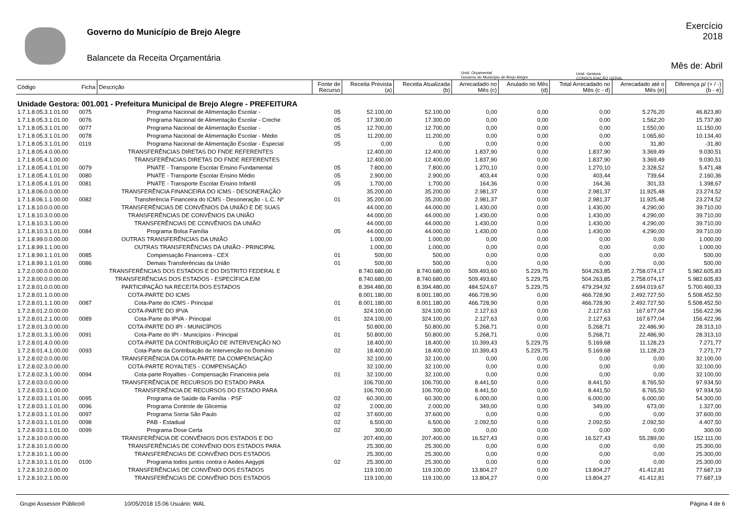Governo do Município de Brejo Alegre
Balancete da Receita Orçamentária
Exercício
2018
Mês de: Abril
Unid. Orçamental
Governo do Município de Brejo Alegre
Unid. Gestora
CONSOLIDAÇÃO GERAL
| Código | Ficha | Descrição | Fonte de Recurso | Receita Prevista (a) | Receita Atualizada (b) | Arrecadado no Mês (c) | Anulado no Mês (d) | Total Arrecadado no Mês (c - d) | Arrecadado até o Mês (e) | Diferença p/ (+ / -) (b - e) |
| --- | --- | --- | --- | --- | --- | --- | --- | --- | --- | --- |
| Unidade Gestora: 001.001 - Prefeitura Municipal de Brejo Alegre - PREFEITURA | | | | | | | | | | |
| 1.7.1.8.05.3.1.01.00 | 0075 | Programa Nacional de Alimentação Escolar - | 05 | 52.100,00 | 52.100,00 | 0,00 | 0,00 | 0,00 | 5.276,20 | 46.823,80 |
| 1.7.1.8.05.3.1.01.00 | 0076 | Programa Nacional de Alimentação Escolar - Creche | 05 | 17.300,00 | 17.300,00 | 0,00 | 0,00 | 0,00 | 1.562,20 | 15.737,80 |
| 1.7.1.8.05.3.1.01.00 | 0077 | Programa Nacional de Alimentação Escolar - | 05 | 12.700,00 | 12.700,00 | 0,00 | 0,00 | 0,00 | 1.550,00 | 11.150,00 |
| 1.7.1.8.05.3.1.01.00 | 0078 | Programa Nacional de Alimentação Escolar - Médio | 05 | 11.200,00 | 11.200,00 | 0,00 | 0,00 | 0,00 | 1.065,60 | 10.134,40 |
| 1.7.1.8.05.3.1.01.00 | 0119 | Programa Nacional de Alimentação Escolar - Especial | 05 | 0,00 | 0,00 | 0,00 | 0,00 | 0,00 | 31,80 | -31,80 |
| 1.7.1.8.05.4.0.00.00 | | TRANSFERÊNCIAS DIRETAS DO FNDE REFERENTES | | 12.400,00 | 12.400,00 | 1.837,90 | 0,00 | 1.837,90 | 3.369,49 | 9.030,51 |
| 1.7.1.8.05.4.1.00.00 | | TRANSFERÊNCIAS DIRETAS DO FNDE REFERENTES | | 12.400,00 | 12.400,00 | 1.837,90 | 0,00 | 1.837,90 | 3.369,49 | 9.030,51 |
| 1.7.1.8.05.4.1.01.00 | 0079 | PNATE - Transporte Escolar Ensino Fundamental | 05 | 7.800,00 | 7.800,00 | 1.270,10 | 0,00 | 1.270,10 | 2.328,52 | 5.471,48 |
| 1.7.1.8.05.4.1.01.00 | 0080 | PNATE - Transporte Escolar Ensino Médio | 05 | 2.900,00 | 2.900,00 | 403,44 | 0,00 | 403,44 | 739,64 | 2.160,36 |
| 1.7.1.8.05.4.1.01.00 | 0081 | PNATE - Transporte Escolar Ensino Infantil | 05 | 1.700,00 | 1.700,00 | 164,36 | 0,00 | 164,36 | 301,33 | 1.398,67 |
| 1.7.1.8.06.0.0.00.00 | | TRANSFERÊNCIA FINANCEIRA DO ICMS - DESONERAÇÃO | | 35.200,00 | 35.200,00 | 2.981,37 | 0,00 | 2.981,37 | 11.925,48 | 23.274,52 |
| 1.7.1.8.06.1.1.00.00 | 0082 | Transferência Financeira do ICMS - Desoneração - L.C. Nº | 01 | 35.200,00 | 35.200,00 | 2.981,37 | 0,00 | 2.981,37 | 11.925,48 | 23.274,52 |
| 1.7.1.8.10.0.0.00.00 | | TRANSFERÊNCIAS DE CONVÊNIOS DA UNIÃO E DE SUAS | | 44.000,00 | 44.000,00 | 1.430,00 | 0,00 | 1.430,00 | 4.290,00 | 39.710,00 |
| 1.7.1.8.10.3.0.00.00 | | TRANSFERÊNCIAS DE CONVÊNIOS DA UNIÃO | | 44.000,00 | 44.000,00 | 1.430,00 | 0,00 | 1.430,00 | 4.290,00 | 39.710,00 |
| 1.7.1.8.10.3.1.00.00 | | TRANSFERÊNCIAS DE CONVÊNIOS DA UNIÃO | | 44.000,00 | 44.000,00 | 1.430,00 | 0,00 | 1.430,00 | 4.290,00 | 39.710,00 |
| 1.7.1.8.10.3.1.01.00 | 0084 | Programa Bolsa Família | 05 | 44.000,00 | 44.000,00 | 1.430,00 | 0,00 | 1.430,00 | 4.290,00 | 39.710,00 |
| 1.7.1.8.99.0.0.00.00 | | OUTRAS TRANSFERÊNCIAS DA UNIÃO | | 1.000,00 | 1.000,00 | 0,00 | 0,00 | 0,00 | 0,00 | 1.000,00 |
| 1.7.1.8.99.1.1.00.00 | | OUTRAS TRANSFERÊNCIAS DA UNIÃO - PRINCIPAL | | 1.000,00 | 1.000,00 | 0,00 | 0,00 | 0,00 | 0,00 | 1.000,00 |
| 1.7.1.8.99.1.1.01.00 | 0085 | Compensação Financeira - CEX | 01 | 500,00 | 500,00 | 0,00 | 0,00 | 0,00 | 0,00 | 500,00 |
| 1.7.1.8.99.1.1.01.00 | 0086 | Demais Transferências da União | 01 | 500,00 | 500,00 | 0,00 | 0,00 | 0,00 | 0,00 | 500,00 |
| 1.7.2.0.00.0.0.00.00 | | TRANSFERÊNCIAS DOS ESTADOS E DO DISTRITO FEDERAL E | | 8.740.680,00 | 8.740.680,00 | 509.493,60 | 5.229,75 | 504.263,85 | 2.758.074,17 | 5.982.605,83 |
| 1.7.2.8.00.0.0.00.00 | | TRANSFERÊNCIAS DOS ESTADOS - ESPECÍFICA E/M | | 8.740.680,00 | 8.740.680,00 | 509.493,60 | 5.229,75 | 504.263,85 | 2.758.074,17 | 5.982.605,83 |
| 1.7.2.8.01.0.0.00.00 | | PARTICIPAÇÃO NA RECEITA DOS ESTADOS | | 8.394.480,00 | 8.394.480,00 | 484.524,67 | 5.229,75 | 479.294,92 | 2.694.019,67 | 5.700.460,33 |
| 1.7.2.8.01.1.0.00.00 | | COTA-PARTE DO ICMS | | 8.001.180,00 | 8.001.180,00 | 466.728,90 | 0,00 | 466.728,90 | 2.492.727,50 | 5.508.452,50 |
| 1.7.2.8.01.1.1.00.00 | 0087 | Cota-Parte do ICMS - Principal | 01 | 8.001.180,00 | 8.001.180,00 | 466.728,90 | 0,00 | 466.728,90 | 2.492.727,50 | 5.508.452,50 |
| 1.7.2.8.01.2.0.00.00 | | COTA-PARTE DO IPVA | | 324.100,00 | 324.100,00 | 2.127,63 | 0,00 | 2.127,63 | 167.677,04 | 156.422,96 |
| 1.7.2.8.01.2.1.00.00 | 0089 | Cota-Parte do IPVA - Principal | 01 | 324.100,00 | 324.100,00 | 2.127,63 | 0,00 | 2.127,63 | 167.677,04 | 156.422,96 |
| 1.7.2.8.01.3.0.00.00 | | COTA-PARTE DO IPI - MUNICÍPIOS | | 50.800,00 | 50.800,00 | 5.268,71 | 0,00 | 5.268,71 | 22.486,90 | 28.313,10 |
| 1.7.2.8.01.3.1.00.00 | 0091 | Cota-Parte do IPI - Municípios - Principal | 01 | 50.800,00 | 50.800,00 | 5.268,71 | 0,00 | 5.268,71 | 22.486,90 | 28.313,10 |
| 1.7.2.8.01.4.0.00.00 | | COTA-PARTE DA CONTRIBUIÇÃO DE INTERVENÇÃO NO | | 18.400,00 | 18.400,00 | 10.399,43 | 5.229,75 | 5.169,68 | 11.128,23 | 7.271,77 |
| 1.7.2.8.01.4.1.00.00 | 0093 | Cota-Parte da Contribuição de Intervenção no Domínio | 02 | 18.400,00 | 18.400,00 | 10.399,43 | 5.229,75 | 5.169,68 | 11.128,23 | 7.271,77 |
| 1.7.2.8.02.0.0.00.00 | | TRANSFERÊNCIA DA COTA-PARTE DA COMPENSAÇÃO | | 32.100,00 | 32.100,00 | 0,00 | 0,00 | 0,00 | 0,00 | 32.100,00 |
| 1.7.2.8.02.3.0.00.00 | | COTA-PARTE ROYALTIES - COMPENSAÇÃO | | 32.100,00 | 32.100,00 | 0,00 | 0,00 | 0,00 | 0,00 | 32.100,00 |
| 1.7.2.8.02.3.1.00.00 | 0094 | Cota-parte Royalties - Compensação Financeira pela | 01 | 32.100,00 | 32.100,00 | 0,00 | 0,00 | 0,00 | 0,00 | 32.100,00 |
| 1.7.2.8.03.0.0.00.00 | | TRANSFERÊNCIA DE RECURSOS DO ESTADO PARA | | 106.700,00 | 106.700,00 | 8.441,50 | 0,00 | 8.441,50 | 8.765,50 | 97.934,50 |
| 1.7.2.8.03.1.1.00.00 | | TRANSFERÊNCIA DE RECURSOS DO ESTADO PARA | | 106.700,00 | 106.700,00 | 8.441,50 | 0,00 | 8.441,50 | 8.765,50 | 97.934,50 |
| 1.7.2.8.03.1.1.01.00 | 0095 | Programa de Saúde da Família - PSF | 02 | 60.300,00 | 60.300,00 | 6.000,00 | 0,00 | 6.000,00 | 6.000,00 | 54.300,00 |
| 1.7.2.8.03.1.1.01.00 | 0096 | Programa Controle de Glicemia | 02 | 2.000,00 | 2.000,00 | 349,00 | 0,00 | 349,00 | 673,00 | 1.327,00 |
| 1.7.2.8.03.1.1.01.00 | 0097 | Programa Sorria São Paulo | 02 | 37.600,00 | 37.600,00 | 0,00 | 0,00 | 0,00 | 0,00 | 37.600,00 |
| 1.7.2.8.03.1.1.01.00 | 0098 | PAB - Estadual | 02 | 6.500,00 | 6.500,00 | 2.092,50 | 0,00 | 2.092,50 | 2.092,50 | 4.407,50 |
| 1.7.2.8.03.1.1.01.00 | 0099 | Programa Dose Certa | 02 | 300,00 | 300,00 | 0,00 | 0,00 | 0,00 | 0,00 | 300,00 |
| 1.7.2.8.10.0.0.00.00 | | TRANSFERÊNCIA DE CONVÊNIOS DOS ESTADOS E DO | | 207.400,00 | 207.400,00 | 16.527,43 | 0,00 | 16.527,43 | 55.289,00 | 152.111,00 |
| 1.7.2.8.10.1.0.00.00 | | TRANSFERÊNCIAS DE CONVÊNIO DOS ESTADOS PARA | | 25.300,00 | 25.300,00 | 0,00 | 0,00 | 0,00 | 0,00 | 25.300,00 |
| 1.7.2.8.10.1.1.00.00 | | TRANSFERÊNCIAS DE CONVÊNIO DOS ESTADOS | | 25.300,00 | 25.300,00 | 0,00 | 0,00 | 0,00 | 0,00 | 25.300,00 |
| 1.7.2.8.10.1.1.01.00 | 0100 | Programa todos juntos contra o Aedes Aegypti | 02 | 25.300,00 | 25.300,00 | 0,00 | 0,00 | 0,00 | 0,00 | 25.300,00 |
| 1.7.2.8.10.2.0.00.00 | | TRANSFERÊNCIAS DE CONVÊNIO DOS ESTADOS | | 119.100,00 | 119.100,00 | 13.804,27 | 0,00 | 13.804,27 | 41.412,81 | 77.687,19 |
| 1.7.2.8.10.2.1.00.00 | | TRANSFERÊNCIAS DE CONVÊNIO DOS ESTADOS | | 119.100,00 | 119.100,00 | 13.804,27 | 0,00 | 13.804,27 | 41.412,81 | 77.687,19 |
Grupo Assessor Público® 10/05/2018 15:06 Usuário: WAL Página 4 de 6